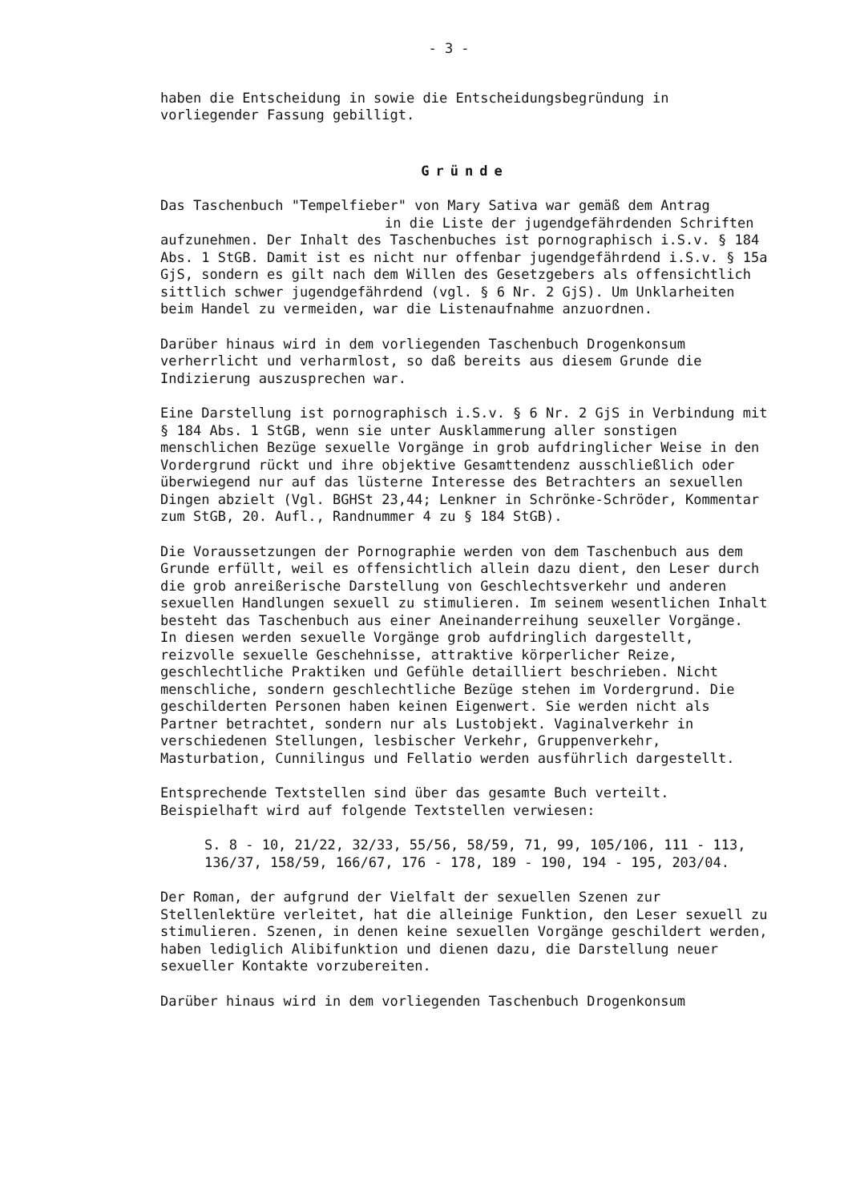- 3 -
haben die Entscheidung in sowie die Entscheidungsbegründung in vorliegender Fassung gebilligt.
Gründe
Das Taschenbuch "Tempelfieber" von Mary Sativa war gemäß dem Antrag
in die Liste der jugendgefährdenden Schriften
aufzunehmen. Der Inhalt des Taschenbuches ist pornographisch i.S.v. § 184 Abs. 1 StGB. Damit ist es nicht nur offenbar jugendgefährdend i.S.v. § 15a GjS, sondern es gilt nach dem Willen des Gesetzgebers als offensichtlich sittlich schwer jugendgefährdend (vgl. § 6 Nr. 2 GjS). Um Unklarheiten beim Handel zu vermeiden, war die Listenaufnahme anzuordnen.
Darüber hinaus wird in dem vorliegenden Taschenbuch Drogenkonsum verherrlicht und verharmlost, so daß bereits aus diesem Grunde die Indizierung auszusprechen war.
Eine Darstellung ist pornographisch i.S.v. § 6 Nr. 2 GjS in Verbindung mit § 184 Abs. 1 StGB, wenn sie unter Ausklammerung aller sonstigen menschlichen Bezüge sexuelle Vorgänge in grob aufdringlicher Weise in den Vordergrund rückt und ihre objektive Gesamttendenz ausschließlich oder überwiegend nur auf das lüsterne Interesse des Betrachters an sexuellen Dingen abzielt (Vgl. BGHSt 23,44; Lenkner in Schrönke-Schröder, Kommentar zum StGB, 20. Aufl., Randnummer 4 zu § 184 StGB).
Die Voraussetzungen der Pornographie werden von dem Taschenbuch aus dem Grunde erfüllt, weil es offensichtlich allein dazu dient, den Leser durch die grob anreißerische Darstellung von Geschlechtsverkehr und anderen sexuellen Handlungen sexuell zu stimulieren. Im seinem wesentlichen Inhalt besteht das Taschenbuch aus einer Aneinanderreihung seuxeller Vorgänge.
In diesen werden sexuelle Vorgänge grob aufdringlich dargestellt, reizvolle sexuelle Geschehnisse, attraktive körperlicher Reize, geschlechtliche Praktiken und Gefühle detailliert beschrieben. Nicht menschliche, sondern geschlechtliche Bezüge stehen im Vordergrund. Die geschilderten Personen haben keinen Eigenwert. Sie werden nicht als Partner betrachtet, sondern nur als Lustobjekt. Vaginalverkehr in verschiedenen Stellungen, lesbischer Verkehr, Gruppenverkehr, Masturbation, Cunnilingus und Fellatio werden ausführlich dargestellt.
Entsprechende Textstellen sind über das gesamte Buch verteilt. Beispielhaft wird auf folgende Textstellen verwiesen:
S. 8 - 10, 21/22, 32/33, 55/56, 58/59, 71, 99, 105/106, 111 - 113, 136/37, 158/59, 166/67, 176 - 178, 189 - 190, 194 - 195, 203/04.
Der Roman, der aufgrund der Vielfalt der sexuellen Szenen zur Stellenlektüre verleitet, hat die alleinige Funktion, den Leser sexuell zu stimulieren. Szenen, in denen keine sexuellen Vorgänge geschildert werden, haben lediglich Alibifunktion und dienen dazu, die Darstellung neuer sexueller Kontakte vorzubereiten.
Darüber hinaus wird in dem vorliegenden Taschenbuch Drogenkonsum